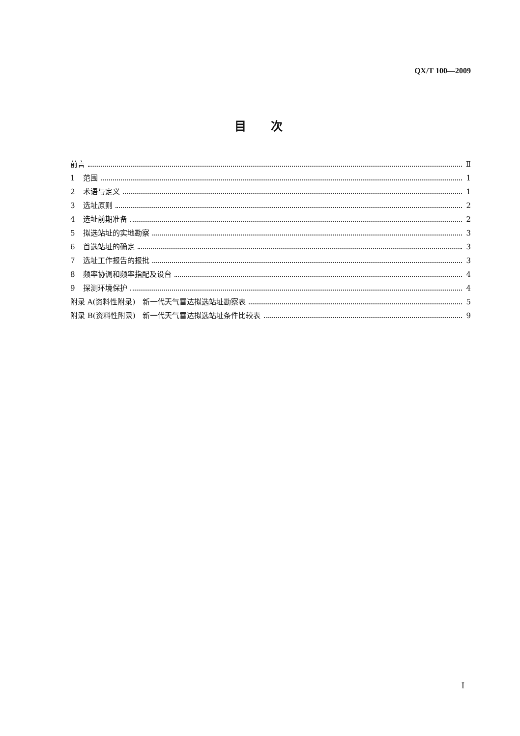QX/T 100—2009
目次
前言 Ⅱ
1 范围 1
2 术语与定义 1
3 选址原则 2
4 选址前期准备 2
5 拟选站址的实地勘察 3
6 首选站址的确定 3
7 选址工作报告的报批 3
8 频率协调和频率指配及设台 4
9 探测环境保护 4
附录 A(资料性附录)　新一代天气雷达拟选站址勘察表 5
附录 B(资料性附录)　新一代天气雷达拟选站址条件比较表 9
I